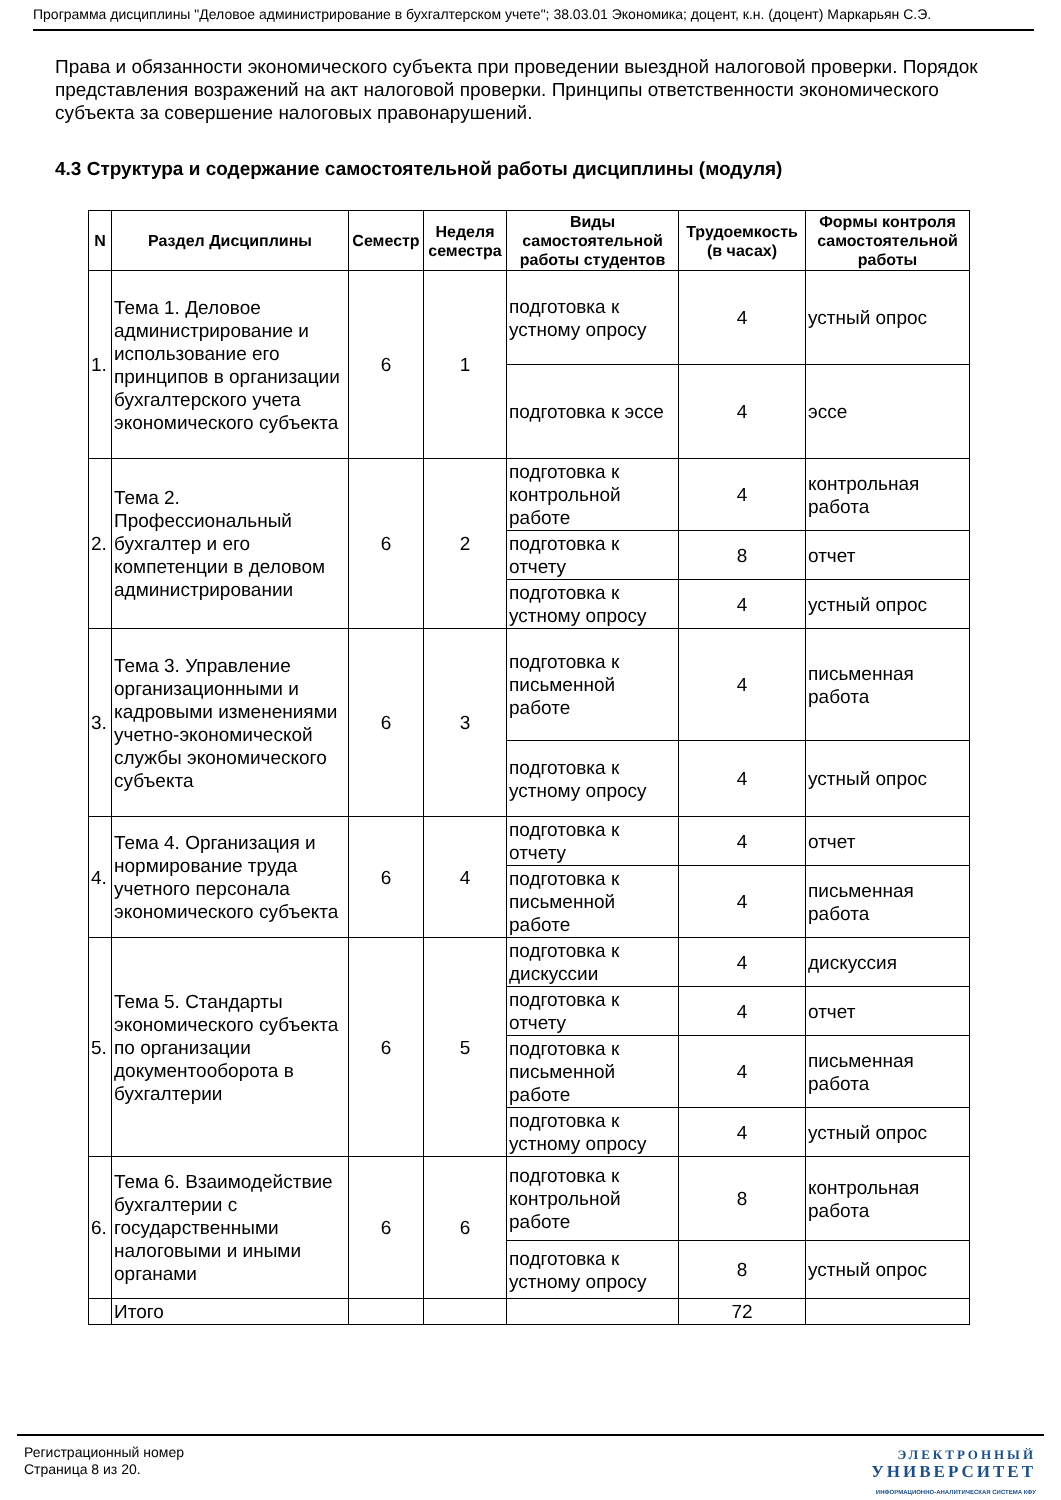Программа дисциплины "Деловое администрирование в бухгалтерском учете"; 38.03.01 Экономика; доцент, к.н. (доцент) Маркарьян С.Э.
Права и обязанности экономического субъекта при проведении выездной налоговой проверки. Порядок представления возражений на акт налоговой проверки. Принципы ответственности экономического субъекта за совершение налоговых правонарушений.
4.3 Структура и содержание самостоятельной работы дисциплины (модуля)
| N | Раздел Дисциплины | Семестр | Неделя семестра | Виды самостоятельной работы студентов | Трудоемкость (в часах) | Формы контроля самостоятельной работы |
| --- | --- | --- | --- | --- | --- | --- |
| 1. | Тема 1. Деловое администрирование и использование его принципов в организации бухгалтерского учета экономического субъекта | 6 | 1 | подготовка к устному опросу | 4 | устный опрос |
| | | | | подготовка к эссе | 4 | эссе |
| 2. | Тема 2. Профессиональный бухгалтер и его компетенции в деловом администрировании | 6 | 2 | подготовка к контрольной работе | 4 | контрольная работа |
| | | | | подготовка к отчету | 8 | отчет |
| | | | | подготовка к устному опросу | 4 | устный опрос |
| 3. | Тема 3. Управление организационными и кадровыми изменениями учетно-экономической службы экономического субъекта | 6 | 3 | подготовка к письменной работе | 4 | письменная работа |
| | | | | подготовка к устному опросу | 4 | устный опрос |
| 4. | Тема 4. Организация и нормирование труда учетного персонала экономического субъекта | 6 | 4 | подготовка к отчету | 4 | отчет |
| | | | | подготовка к письменной работе | 4 | письменная работа |
| 5. | Тема 5. Стандарты экономического субъекта по организации документооборота в бухгалтерии | 6 | 5 | подготовка к дискуссии | 4 | дискуссия |
| | | | | подготовка к отчету | 4 | отчет |
| | | | | подготовка к письменной работе | 4 | письменная работа |
| | | | | подготовка к устному опросу | 4 | устный опрос |
| 6. | Тема 6. Взаимодействие бухгалтерии с государственными налоговыми и иными органами | 6 | 6 | подготовка к контрольной работе | 8 | контрольная работа |
| | | | | подготовка к устному опросу | 8 | устный опрос |
| | Итого | | | | 72 | |
Регистрационный номер
Страница 8 из 20.
ЭЛЕКТРОННЫЙ
УНИВЕРСИТЕТ
ИНФОРМАЦИОННО-АНАЛИТИЧЕСКАЯ СИСТЕМА КФУ